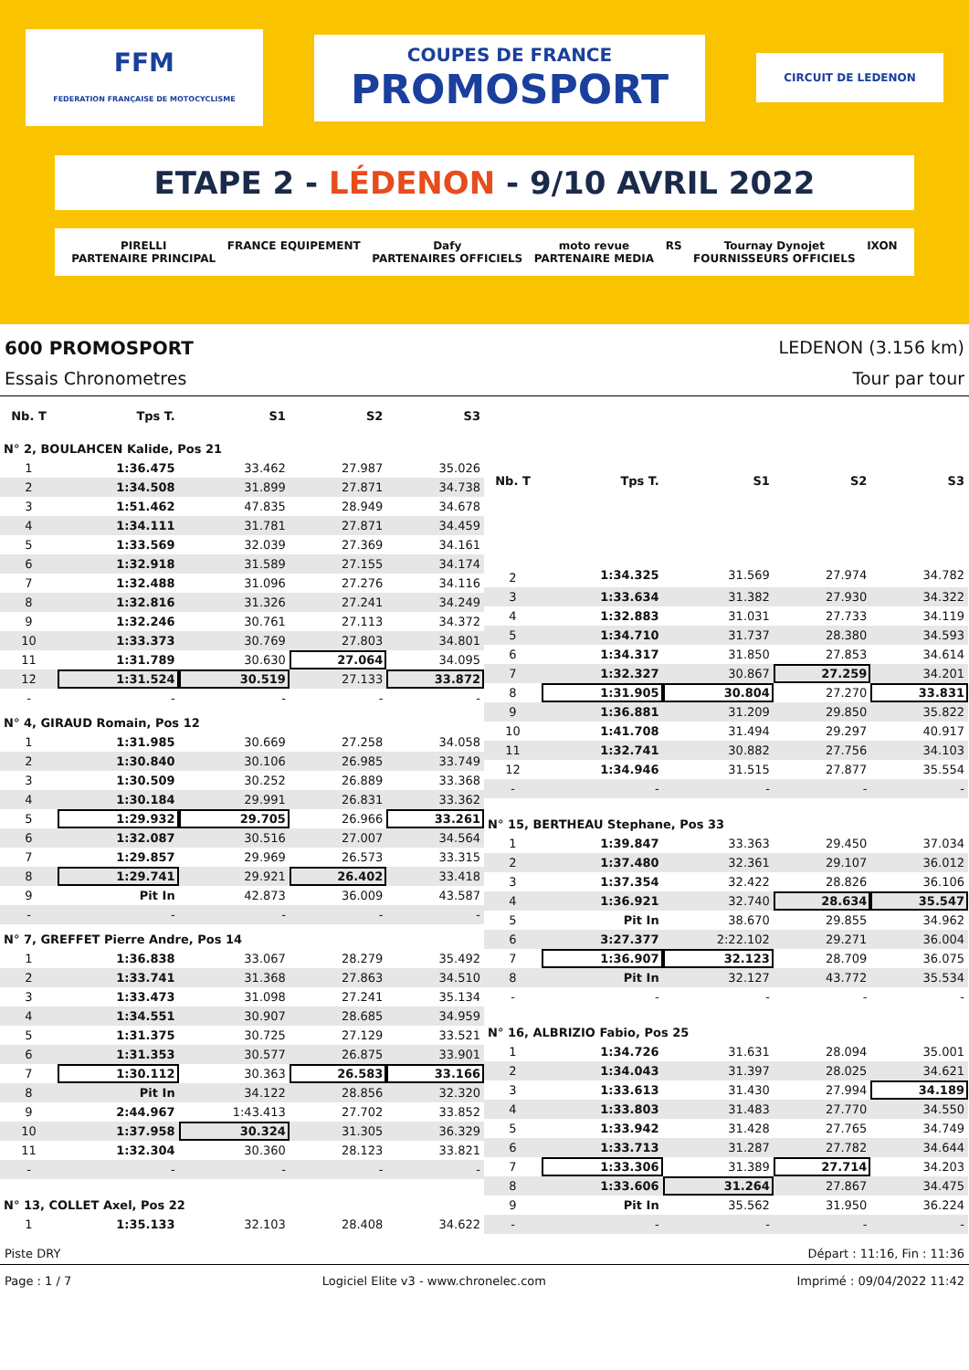FFM
FEDERATION FRANÇAISE DE MOTOCYCLISME
COUPES DE FRANCE
PROMOSPORT
CIRCUIT DE LEDENON
ETAPE 2 - LÉDENON - 9/10 AVRIL 2022
PIRELLI
PARTENAIRE PRINCIPAL FRANCE EQUIPEMENT Dafy
PARTENAIRES OFFICIELS moto revue
PARTENAIRE MEDIA RS Tournay Dynojet
FOURNISSEURS OFFICIELS IXON
600 PROMOSPORT LEDENON (3.156 km)
Essais Chronometres Tour par tour
| Nb. T | Tps T. | S1 | S2 | S3 |
| --- | --- | --- | --- | --- |
| N° 2, BOULAHCEN Kalide, Pos 21 | | | | |
| 1 | 1:36.475 | 33.462 | 27.987 | 35.026 |
| 2 | 1:34.508 | 31.899 | 27.871 | 34.738 |
| 3 | 1:51.462 | 47.835 | 28.949 | 34.678 |
| 4 | 1:34.111 | 31.781 | 27.871 | 34.459 |
| 5 | 1:33.569 | 32.039 | 27.369 | 34.161 |
| 6 | 1:32.918 | 31.589 | 27.155 | 34.174 |
| 7 | 1:32.488 | 31.096 | 27.276 | 34.116 |
| 8 | 1:32.816 | 31.326 | 27.241 | 34.249 |
| 9 | 1:32.246 | 30.761 | 27.113 | 34.372 |
| 10 | 1:33.373 | 30.769 | 27.803 | 34.801 |
| 11 | 1:31.789 | 30.630 | 27.064 | 34.095 |
| 12 | 1:31.524 | 30.519 | 27.133 | 33.872 |
| - | - | - | - | - |
| N° 4, GIRAUD Romain, Pos 12 | | | | |
| 1 | 1:31.985 | 30.669 | 27.258 | 34.058 |
| 2 | 1:30.840 | 30.106 | 26.985 | 33.749 |
| 3 | 1:30.509 | 30.252 | 26.889 | 33.368 |
| 4 | 1:30.184 | 29.991 | 26.831 | 33.362 |
| 5 | 1:29.932 | 29.705 | 26.966 | 33.261 |
| 6 | 1:32.087 | 30.516 | 27.007 | 34.564 |
| 7 | 1:29.857 | 29.969 | 26.573 | 33.315 |
| 8 | 1:29.741 | 29.921 | 26.402 | 33.418 |
| 9 | Pit In | 42.873 | 36.009 | 43.587 |
| - | - | - | - | - |
| N° 7, GREFFET Pierre Andre, Pos 14 | | | | |
| 1 | 1:36.838 | 33.067 | 28.279 | 35.492 |
| 2 | 1:33.741 | 31.368 | 27.863 | 34.510 |
| 3 | 1:33.473 | 31.098 | 27.241 | 35.134 |
| 4 | 1:34.551 | 30.907 | 28.685 | 34.959 |
| 5 | 1:31.375 | 30.725 | 27.129 | 33.521 |
| 6 | 1:31.353 | 30.577 | 26.875 | 33.901 |
| 7 | 1:30.112 | 30.363 | 26.583 | 33.166 |
| 8 | Pit In | 34.122 | 28.856 | 32.320 |
| 9 | 2:44.967 | 1:43.413 | 27.702 | 33.852 |
| 10 | 1:37.958 | 30.324 | 31.305 | 36.329 |
| 11 | 1:32.304 | 30.360 | 28.123 | 33.821 |
| - | - | - | - | - |
| N° 13, COLLET Axel, Pos 22 | | | | |
| 1 | 1:35.133 | 32.103 | 28.408 | 34.622 |
| Nb. T | Tps T. | S1 | S2 | S3 |
| --- | --- | --- | --- | --- |
| 2 | 1:34.325 | 31.569 | 27.974 | 34.782 |
| 3 | 1:33.634 | 31.382 | 27.930 | 34.322 |
| 4 | 1:32.883 | 31.031 | 27.733 | 34.119 |
| 5 | 1:34.710 | 31.737 | 28.380 | 34.593 |
| 6 | 1:34.317 | 31.850 | 27.853 | 34.614 |
| 7 | 1:32.327 | 30.867 | 27.259 | 34.201 |
| 8 | 1:31.905 | 30.804 | 27.270 | 33.831 |
| 9 | 1:36.881 | 31.209 | 29.850 | 35.822 |
| 10 | 1:41.708 | 31.494 | 29.297 | 40.917 |
| 11 | 1:32.741 | 30.882 | 27.756 | 34.103 |
| 12 | 1:34.946 | 31.515 | 27.877 | 35.554 |
| - | - | - | - | - |
| N° 15, BERTHEAU Stephane, Pos 33 | | | | |
| 1 | 1:39.847 | 33.363 | 29.450 | 37.034 |
| 2 | 1:37.480 | 32.361 | 29.107 | 36.012 |
| 3 | 1:37.354 | 32.422 | 28.826 | 36.106 |
| 4 | 1:36.921 | 32.740 | 28.634 | 35.547 |
| 5 | Pit In | 38.670 | 29.855 | 34.962 |
| 6 | 3:27.377 | 2:22.102 | 29.271 | 36.004 |
| 7 | 1:36.907 | 32.123 | 28.709 | 36.075 |
| 8 | Pit In | 32.127 | 43.772 | 35.534 |
| - | - | - | - | - |
| N° 16, ALBRIZIO Fabio, Pos 25 | | | | |
| 1 | 1:34.726 | 31.631 | 28.094 | 35.001 |
| 2 | 1:34.043 | 31.397 | 28.025 | 34.621 |
| 3 | 1:33.613 | 31.430 | 27.994 | 34.189 |
| 4 | 1:33.803 | 31.483 | 27.770 | 34.550 |
| 5 | 1:33.942 | 31.428 | 27.765 | 34.749 |
| 6 | 1:33.713 | 31.287 | 27.782 | 34.644 |
| 7 | 1:33.306 | 31.389 | 27.714 | 34.203 |
| 8 | 1:33.606 | 31.264 | 27.867 | 34.475 |
| 9 | Pit In | 35.562 | 31.950 | 36.224 |
| - | - | - | - | - |
Piste DRY Départ : 11:16, Fin : 11:36
Page : 1 / 7 Logiciel Elite v3 - www.chronelec.com Imprimé : 09/04/2022 11:42